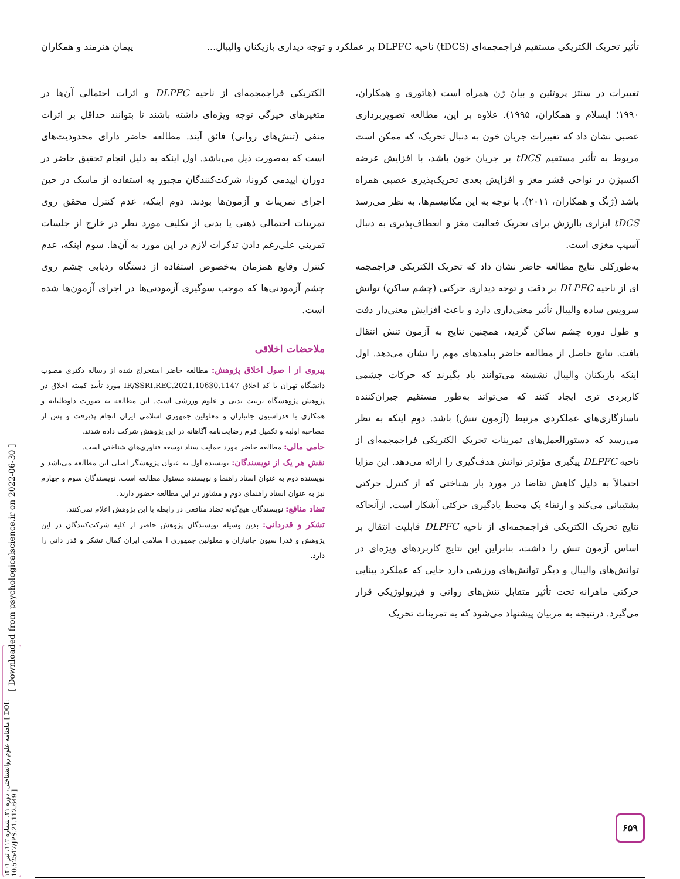تأثیر تحریک الکتریکی مستقیم فراجمجمه‌ای (tDCS) ناحیه DLPFC بر عملکرد و توجه دیداری بازیکنان والیبال... پیمان هنرمند و همکاران
تغییرات در سنتز پروتئین و بیان ژن همراه است (هاتوری و همکاران، ۱۹۹۰؛ ایسلام و همکاران، ۱۹۹۵). علاوه بر این، مطالعه تصویربرداری عصبی نشان داد که تغییرات جریان خون به دنبال تحریک، که ممکن است مربوط به تأثیر مستقیم tDCS بر جریان خون باشد، با افزایش عرضه اکسیژن در نواحی قشر مغز و افزایش بعدی تحریک‌پذیری عصبی همراه باشد (ژنگ و همکاران، ۲۰۱۱). با توجه به این مکانیسم‌ها، به نظر می‌رسد tDCS ابزاری باارزش برای تحریک فعالیت مغز و انعطاف‌پذیری به دنبال آسیب مغزی است.
به‌طورکلی نتایج مطالعه حاضر نشان داد که تحریک الکتریکی فراجمجمه ای از ناحیه DLPFC بر دقت و توجه دیداری حرکتی (چشم ساکن) توانش سرویس ساده والیبال تأثیر معنی‌داری دارد و باعث افزایش معنی‌دار دقت و طول دوره چشم ساکن گردید، همچنین نتایج به آزمون تنش انتقال یافت. نتایج حاصل از مطالعه حاضر پیامدهای مهم را نشان می‌دهد. اول اینکه بازیکنان والیبال نشسته می‌توانند یاد بگیرند که حرکات چشمی کاربردی تری ایجاد کنند که می‌تواند به‌طور مستقیم جبران‌کننده ناسازگاری‌های عملکردی مرتبط (آزمون تنش) باشد. دوم اینکه به نظر می‌رسد که دستورالعمل‌های تمرینات تحریک الکتریکی فراجمجمه‌ای از ناحیه DLPFC پیگیری مؤثرتر توانش هدف‌گیری را ارائه می‌دهد. این مزایا احتمالاً به دلیل کاهش تقاضا در مورد بار شناختی که از کنترل حرکتی پشتیبانی می‌کند و ارتقاء یک محیط یادگیری حرکتی آشکار است. ازآنجاکه نتایج تحریک الکتریکی فراجمجمه‌ای از ناحیه DLPFC قابلیت انتقال بر اساس آزمون تنش را داشت، بنابراین این نتایج کاربردهای ویژه‌ای در توانش‌های والیبال و دیگر توانش‌های ورزشی دارد جایی که عملکرد بینایی حرکتی ماهرانه تحت تأثیر متقابل تنش‌های روانی و فیزیولوژیکی قرار می‌گیرد. درنتیجه به مربیان پیشنهاد می‌شود که به تمرینات تحریک
الکتریکی فراجمجمه‌ای از ناحیه DLPFC و اثرات احتمالی آن‌ها در متغیرهای خیرگی توجه ویژه‌ای داشته باشند تا بتوانند حداقل بر اثرات منفی (تنش‌های روانی) فائق آیند. مطالعه حاضر دارای محدودیت‌های است که به‌صورت ذیل می‌باشد. اول اینکه به دلیل انجام تحقیق حاضر در دوران اپیدمی کرونا، شرکت‌کنندگان مجبور به استفاده از ماسک در حین اجرای تمرینات و آزمون‌ها بودند. دوم اینکه، عدم کنترل محقق روی تمرینات احتمالی ذهنی یا بدنی از تکلیف مورد نظر در خارج از جلسات تمرینی علی‌رغم دادن تذکرات لازم در این مورد به آن‌ها. سوم اینکه، عدم کنترل وقایع همزمان به‌خصوص استفاده از دستگاه ردیابی چشم روی چشم آزمودنی‌ها که موجب سوگیری آزمودنی‌ها در اجرای آزمون‌ها شده است.
ملاحضات اخلاقی
پیروی از ا صول اخلاق پژوهش: مطالعه حاضر استخراج شده از رساله دکتری مصوب دانشگاه تهران با کد اخلاق IR/SSRI.REC.2021.10630.1147 مورد تأیید کمیته اخلاق در پژوهش پژوهشگاه تربیت بدنی و علوم ورزشی است. این مطالعه به صورت داوطلبانه و همکاری با فدراسیون جانبازان و معلولین جمهوری اسلامی ایران انجام پذیرفت و پس از مصاحبه اولیه و تکمیل فرم رضایت‌نامه آگاهانه در این پژوهش شرکت داده شدند.
حامی مالی: مطالعه حاضر مورد حمایت ستاد توسعه فناوری‌های شناختی است.
نقش هر یک از نویسندگان: نویسنده اول به عنوان پژوهشگر اصلی این مطالعه می‌باشد و نویسنده دوم به عنوان استاد راهنما و نویسنده مسئول مطالعه است. نویسندگان سوم و چهارم نیز به عنوان استاد راهنمای دوم و مشاور در این مطالعه حضور دارند.
تضاد منافع: نویسندگان هیچ‌گونه تضاد منافعی در رابطه با این پژوهش اعلام نمی‌کنند.
تشکر و قدردانی: بدین وسیله نویسندگان پژوهش حاضر از کلیه شرکت‌کنندگان در این پژوهش و فدرا سیون جانبازان و معلولین جمهوری ا سلامی ایران کمال تشکر و قدر دانی را دارد.
[ Downloaded from psychologicalscience.ir on 2022-06-30 ]
ماهنامه علوم روانشناختی، دوره ۲۱، شماره ۱۱۲، تیر ۱۴۰۱ [ DOI: 10.52547/JPS.21.112.649 ]
۶۵۹